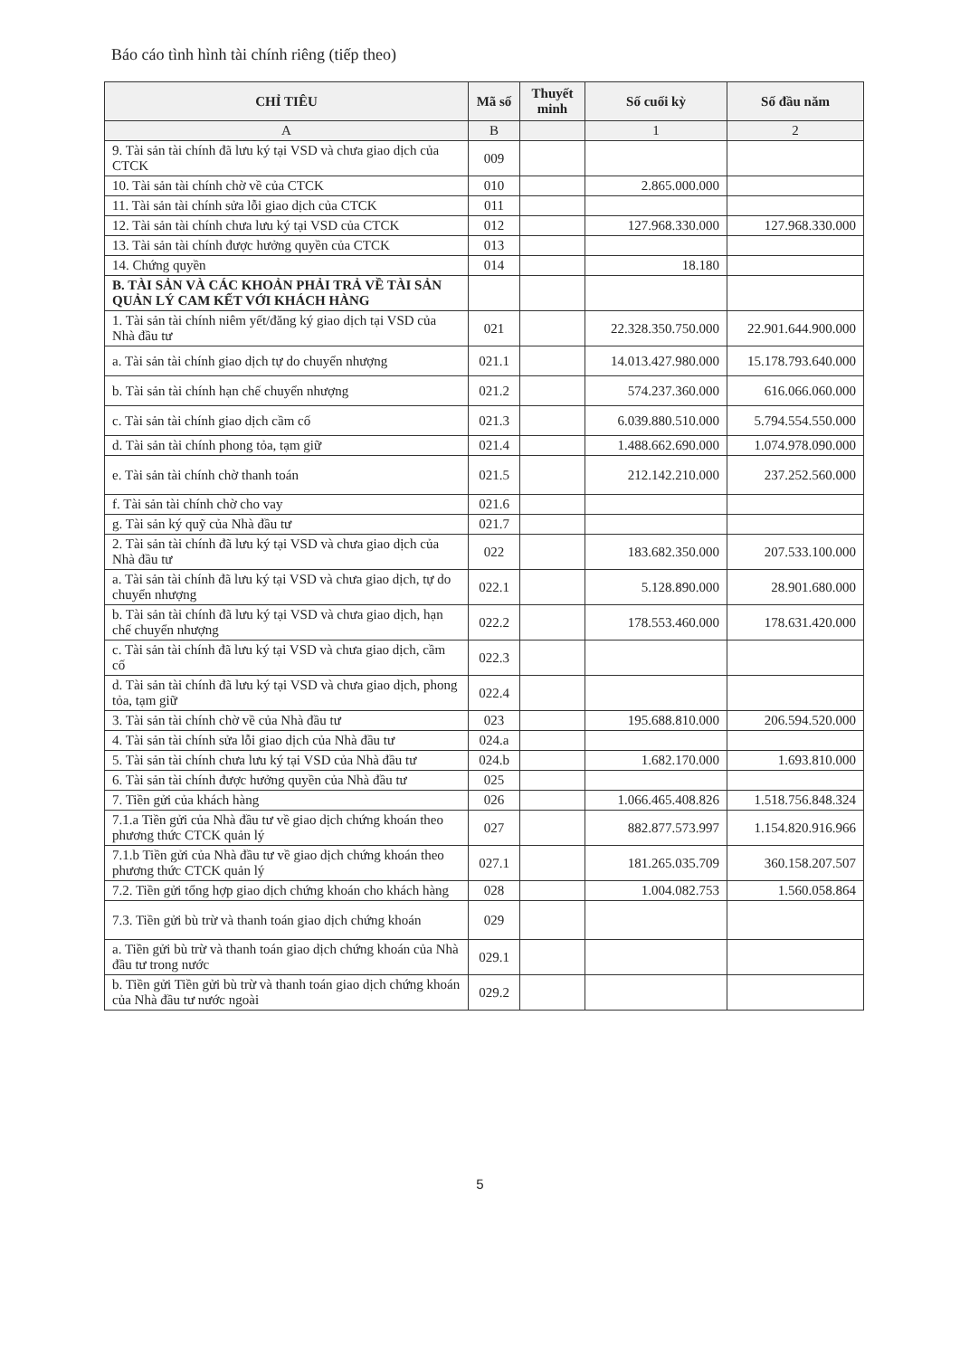Báo cáo tình hình tài chính riêng (tiếp theo)
| CHỈ TIÊU | Mã số | Thuyết minh | Số cuối kỳ | Số đầu năm |
| --- | --- | --- | --- | --- |
| A | B | | 1 | 2 |
| 9. Tài sản tài chính đã lưu ký tại VSD và chưa giao dịch của CTCK | 009 | | | |
| 10. Tài sản tài chính chờ về của CTCK | 010 | | 2.865.000.000 | |
| 11. Tài sản tài chính sửa lỗi giao dịch của CTCK | 011 | | | |
| 12. Tài sản tài chính chưa lưu ký tại VSD của CTCK | 012 | | 127.968.330.000 | 127.968.330.000 |
| 13. Tài sản tài chính được hưởng quyền của CTCK | 013 | | | |
| 14. Chứng quyền | 014 | | 18.180 | |
| B. TÀI SẢN VÀ CÁC KHOẢN PHẢI TRẢ VỀ TÀI SẢN QUẢN LÝ CAM KẾT VỚI KHÁCH HÀNG | | | | |
| 1. Tài sản tài chính niêm yết/đăng ký giao dịch tại VSD của Nhà đầu tư | 021 | | 22.328.350.750.000 | 22.901.644.900.000 |
| a. Tài sản tài chính giao dịch tự do chuyển nhượng | 021.1 | | 14.013.427.980.000 | 15.178.793.640.000 |
| b. Tài sản tài chính hạn chế chuyển nhượng | 021.2 | | 574.237.360.000 | 616.066.060.000 |
| c. Tài sản tài chính giao dịch cầm cố | 021.3 | | 6.039.880.510.000 | 5.794.554.550.000 |
| d. Tài sản tài chính phong tỏa, tạm giữ | 021.4 | | 1.488.662.690.000 | 1.074.978.090.000 |
| e. Tài sản tài chính chờ thanh toán | 021.5 | | 212.142.210.000 | 237.252.560.000 |
| f. Tài sản tài chính chờ cho vay | 021.6 | | | |
| g. Tài sản ký quỹ của Nhà đầu tư | 021.7 | | | |
| 2. Tài sản tài chính đã lưu ký tại VSD và chưa giao dịch của Nhà đầu tư | 022 | | 183.682.350.000 | 207.533.100.000 |
| a. Tài sản tài chính đã lưu ký tại VSD và chưa giao dịch, tự do chuyển nhượng | 022.1 | | 5.128.890.000 | 28.901.680.000 |
| b. Tài sản tài chính đã lưu ký tại VSD và chưa giao dịch, hạn chế chuyển nhượng | 022.2 | | 178.553.460.000 | 178.631.420.000 |
| c. Tài sản tài chính đã lưu ký tại VSD và chưa giao dịch, cầm cố | 022.3 | | | |
| d. Tài sản tài chính đã lưu ký tại VSD và chưa giao dịch, phong tỏa, tạm giữ | 022.4 | | | |
| 3. Tài sản tài chính chờ về của Nhà đầu tư | 023 | | 195.688.810.000 | 206.594.520.000 |
| 4. Tài sản tài chính sửa lỗi giao dịch của Nhà đầu tư | 024.a | | | |
| 5. Tài sản tài chính chưa lưu ký tại VSD của Nhà đầu tư | 024.b | | 1.682.170.000 | 1.693.810.000 |
| 6. Tài sản tài chính được hưởng quyền của Nhà đầu tư | 025 | | | |
| 7. Tiền gửi của khách hàng | 026 | | 1.066.465.408.826 | 1.518.756.848.324 |
| 7.1.a Tiền gửi của Nhà đầu tư về giao dịch chứng khoán theo phương thức CTCK quản lý | 027 | | 882.877.573.997 | 1.154.820.916.966 |
| 7.1.b Tiền gửi của Nhà đầu tư về giao dịch chứng khoán theo phương thức CTCK quản lý | 027.1 | | 181.265.035.709 | 360.158.207.507 |
| 7.2. Tiền gửi tổng hợp giao dịch chứng khoán cho khách hàng | 028 | | 1.004.082.753 | 1.560.058.864 |
| 7.3. Tiền gửi bù trừ và thanh toán giao dịch chứng khoán | 029 | | | |
| a. Tiền gửi bù trừ và thanh toán giao dịch chứng khoán của Nhà đầu tư trong nước | 029.1 | | | |
| b. Tiền gửi Tiền gửi bù trừ và thanh toán giao dịch chứng khoán của Nhà đầu tư nước ngoài | 029.2 | | | |
5